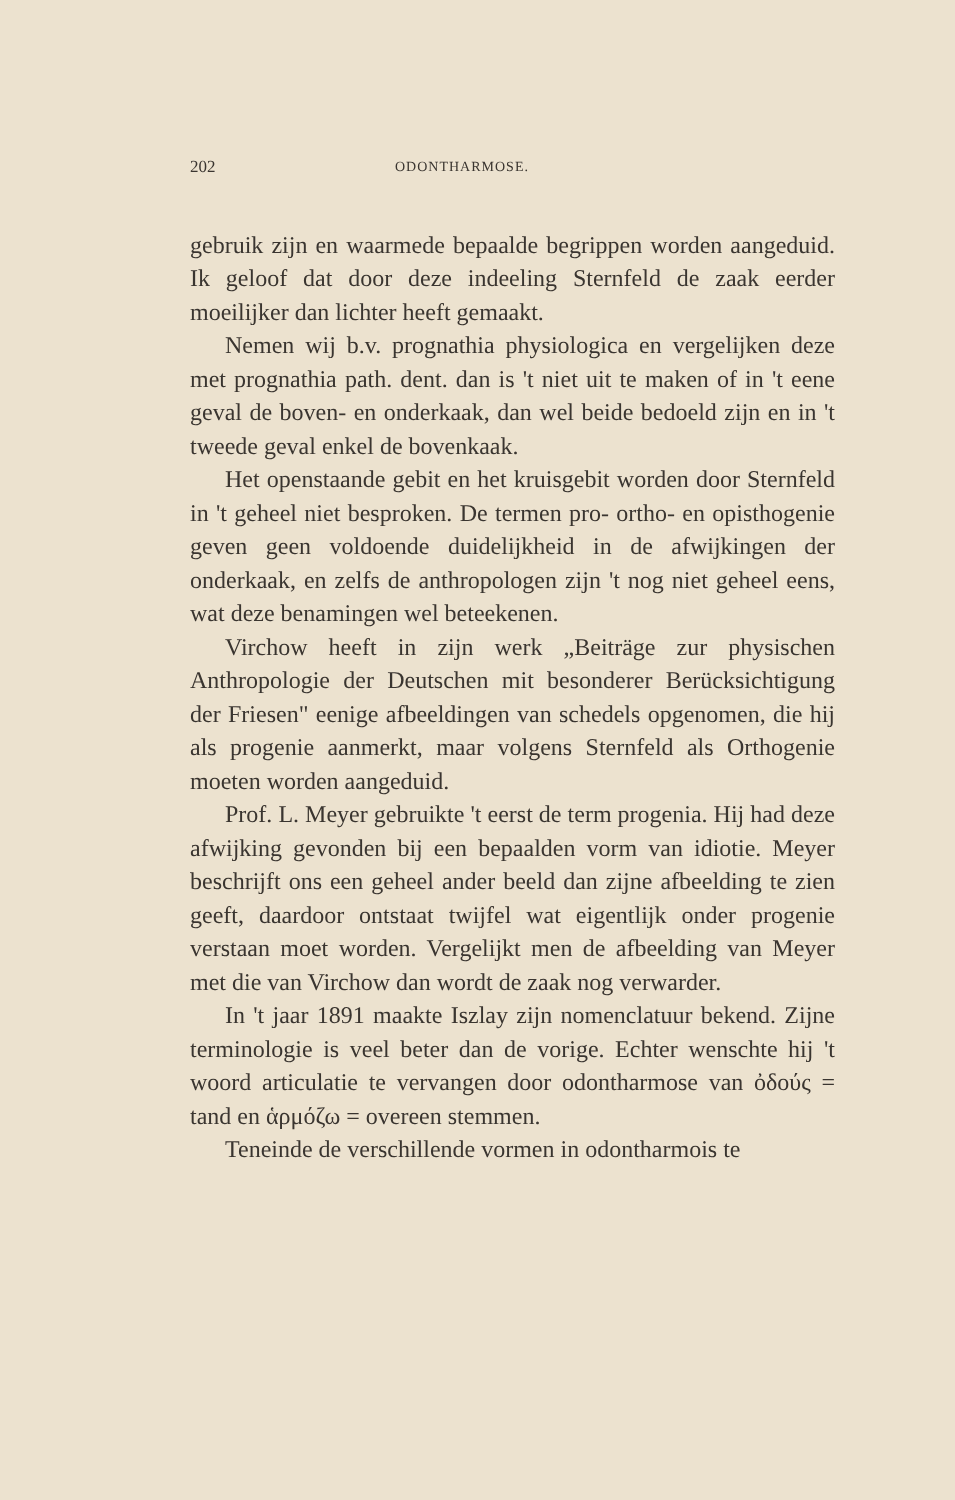202 ODONTHARMOSE.
gebruik zijn en waarmede bepaalde begrippen worden aangeduid. Ik geloof dat door deze indeeling Sternfeld de zaak eerder moeilijker dan lichter heeft gemaakt.
Nemen wij b.v. prognathia physiologica en vergelijken deze met prognathia path. dent. dan is 't niet uit te maken of in 't eene geval de boven- en onderkaak, dan wel beide bedoeld zijn en in 't tweede geval enkel de bovenkaak.
Het openstaande gebit en het kruisgebit worden door Sternfeld in 't geheel niet besproken. De termen pro- ortho- en opisthogenie geven geen voldoende duidelijkheid in de afwijkingen der onderkaak, en zelfs de anthropologen zijn 't nog niet geheel eens, wat deze benamingen wel beteekenen.
Virchow heeft in zijn werk „Beiträge zur physischen Anthropologie der Deutschen mit besonderer Berücksichtigung der Friesen" eenige afbeeldingen van schedels opgenomen, die hij als progenie aanmerkt, maar volgens Sternfeld als Orthogenie moeten worden aangeduid.
Prof. L. Meyer gebruikte 't eerst de term progenia. Hij had deze afwijking gevonden bij een bepaalden vorm van idiotie. Meyer beschrijft ons een geheel ander beeld dan zijne afbeelding te zien geeft, daardoor ontstaat twijfel wat eigentlijk onder progenie verstaan moet worden. Vergelijkt men de afbeelding van Meyer met die van Virchow dan wordt de zaak nog verwarder.
In 't jaar 1891 maakte Iszlay zijn nomenclatuur bekend. Zijne terminologie is veel beter dan de vorige. Echter wenschte hij 't woord articulatie te vervangen door odontharmose van ὀδούς = tand en ἁρμόζω = overeen stemmen.
Teneinde de verschillende vormen in odontharmois te